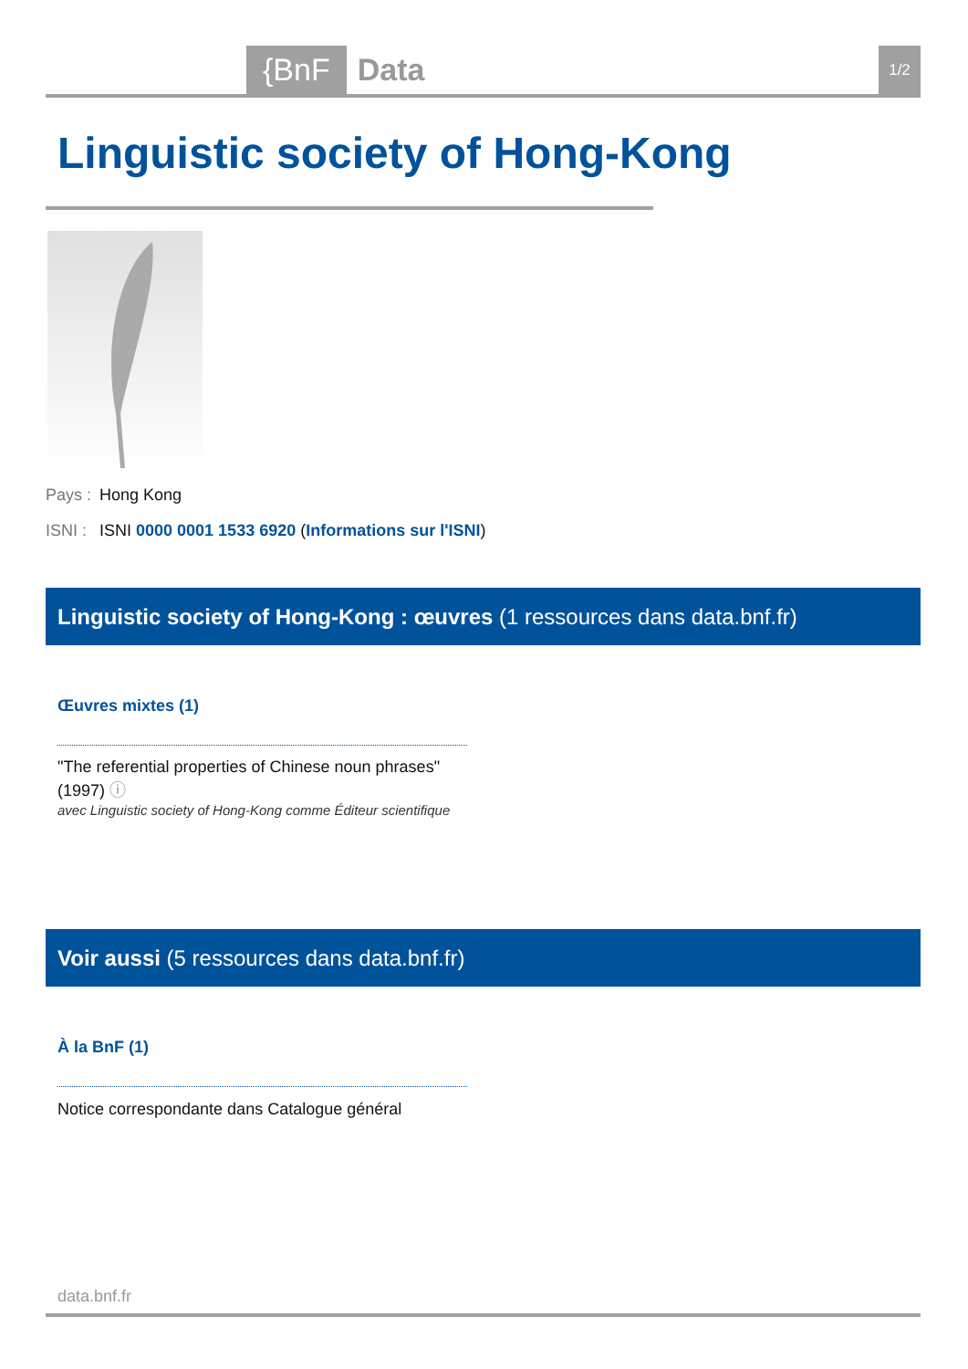{BnF Data 1/2
Linguistic society of Hong-Kong
Pays : Hong Kong
ISNI : ISNI 0000 0001 1533 6920 (Informations sur l'ISNI)
Linguistic society of Hong-Kong : œuvres (1 ressources dans data.bnf.fr)
Œuvres mixtes (1)
"The referential properties of Chinese noun phrases" (1997) ⓘ
avec Linguistic society of Hong-Kong comme Éditeur scientifique
Voir aussi (5 ressources dans data.bnf.fr)
À la BnF (1)
Notice correspondante dans Catalogue général
data.bnf.fr